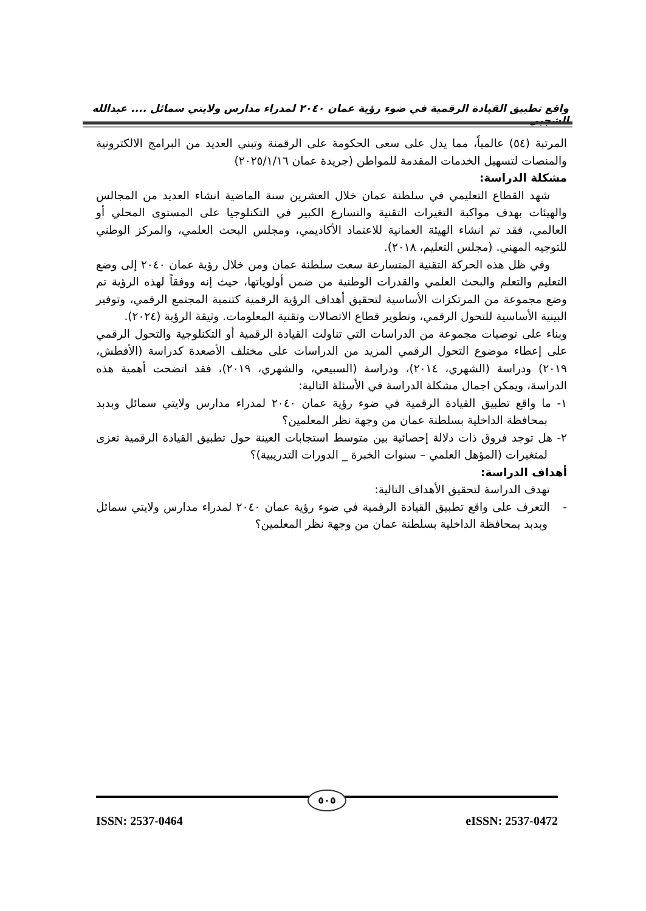واقع تطبيق القيادة الرقمية في ضوء رؤية عمان ٢٠٤٠ لمدراء مدارس ولايتي سمائل .... عبدالله الشجبي
المرتبة (٥٤) عالمياً، مما يدل على سعى الحكومة على الرقمنة وتبني العديد من البرامج الالكترونية والمنصات لتسهيل الخدمات المقدمة للمواطن (جريدة عمان ٢٠٢٥/١/١٦)
مشكلة الدراسة:
شهد القطاع التعليمي في سلطنة عمان خلال العشرين سنة الماضية انشاء العديد من المجالس والهيئات بهدف مواكبة التغيرات التقنية والتسارع الكبير في التكنلوجيا على المستوى المحلي أو العالمي، فقد تم انشاء الهيئة العمانية للاعتماد الأكاديمي، ومجلس البحث العلمي، والمركز الوطني للتوجيه المهني. (مجلس التعليم، ٢٠١٨).
وفي ظل هذه الحركة التقنية المتسارعة سعت سلطنة عمان ومن خلال رؤية عمان ٢٠٤٠ إلى وضع التعليم والتعلم والبحث العلمي والقدرات الوطنية من ضمن أولوياتها، حيث إنه ووفقاً لهذه الرؤية تم وضع مجموعة من المرتكزات الأساسية لتحقيق أهداف الرؤية الرقمية كتنمية المجتمع الرقمي، وتوفير البينية الأساسية للتحول الرقمي، وتطوير قطاع الاتصالات وتقنية المعلومات. وثيقة الرؤية (٢٠٢٤).
وبناء على توصيات مجموعة من الدراسات التي تناولت القيادة الرقمية أو التكنلوجية والتحول الرقمي على إعطاء موضوع التحول الرقمي المزيد من الدراسات على مختلف الأصعدة كدراسة (الأفطش، ٢٠١٩) ودراسة (الشهري، ٢٠١٤)، ودراسة (السبيعي، والشهري، ٢٠١٩)، فقد اتضحت أهمية هذه الدراسة، ويمكن اجمال مشكلة الدراسة في الأسئلة التالية:
١- ما واقع تطبيق القيادة الرقمية في ضوء رؤية عمان ٢٠٤٠ لمدراء مدارس ولايتي سمائل وبدبد بمحافظة الداخلية بسلطنة عمان من وجهة نظر المعلمين؟
٢- هل توجد فروق ذات دلالة إحصائية بين متوسط استجابات العينة حول تطبيق القيادة الرقمية تعزى لمتغيرات (المؤهل العلمي – سنوات الخبرة _ الدورات التدريبية)؟
أهداف الدراسة:
تهدف الدراسة لتحقيق الأهداف التالية:
- التعرف على واقع تطبيق القيادة الرقمية في ضوء رؤية عمان ٢٠٤٠ لمدراء مدارس ولايتي سمائل وبدبد بمحافظة الداخلية بسلطنة عمان من وجهة نظر المعلمين؟
٥٠٥
ISSN: 2537-0464 eISSN: 2537-0472